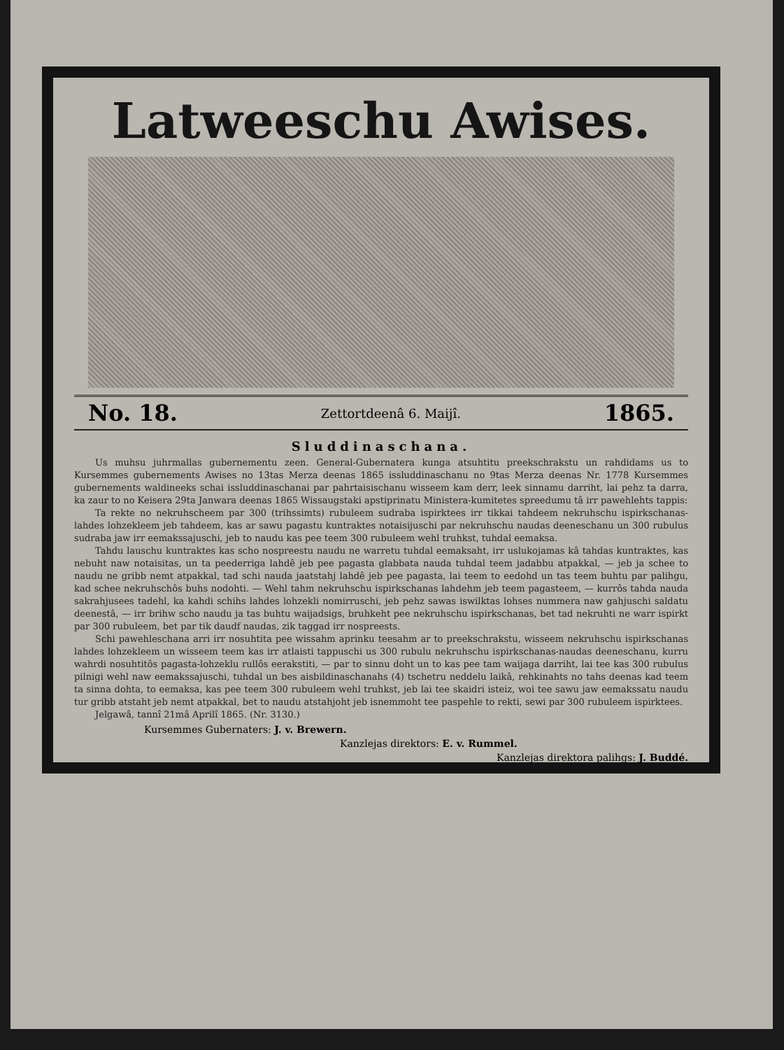Latweeschu Awises.
No. 18. Zettortdeenâ 6. Maijî. 1865.
Sluddinaschana.
Us muhsu juhrmallas gubernementu zeen. General-Gubernatera kunga atsuhtitu preekschrakstu un rahdidams us to Kursemmes gubernements Awises no 13tas Merza deenas 1865 issluddinaschanu no 9tas Merza deenas Nr. 1778 Kursemmes gubernements waldineeks schai issluddinaschanai par pahrtaisischanu wisseem kam derr, leek sinnamu darriht, lai pehz ta darra, ka zaur to no Keisera 29ta Janwara deenas 1865 Wissaugstaki apstiprinatu Ministera-kumitetes spreedumu tâ irr pawehlehts tappis:
Ta rekte no nekruhscheem par 300 (trihssimts) rubuleem sudraba ispirktees irr tikkai tahdeem nekruhschu ispirkschanas-lahdes lohzekleem jeb tahdeem, kas ar sawu pagastu kuntraktes notaisijuschi par nekruhschu naudas deeneschanu un 300 rubulus sudraba jaw irr eemakssajuschi, jeb to naudu kas pee teem 300 rubuleem wehl truhkst, tuhdal eemaksa.
Tahdu lauschu kuntraktes kas scho nospreestu naudu ne warretu tuhdal eemaksaht, irr uslukojamas kâ tahdas kuntraktes, kas nebuht naw notaisitas, un ta peederriga lahdê jeb pee pagasta glabbata nauda tuhdal teem jadabbu atpakkal, — jeb ja schee to naudu ne gribb nemt atpakkal, tad schi nauda jaatstahj lahdê jeb pee pagasta, lai teem to eedohd un tas teem buhtu par palihgu, kad schee nekruhschôs buhs nodohti. — Wehl tahm nekruhschu ispirkschanas lahdehm jeb teem pagasteem, — kurrôs tahda nauda sakrahjusees tadehl, ka kahdi schihs lahdes lohzekli nomirruschi, jeb pehz sawas iswilktas lohses nummera naw gahjuschi saldatu deenestâ, — irr brihw scho naudu ja tas buhtu waijadsigs, bruhkeht pee nekruhschu ispirkschanas, bet tad nekruhti ne warr ispirkt par 300 rubuleem, bet par tik daudf naudas, zik taggad irr nospreests.
Schi pawehleschana arri irr nosuhtita pee wissahm aprinku teesahm ar to preekschrakstu, wisseem nekruhschu ispirkschanas lahdes lohzekleem un wisseem teem kas irr atlaisti tappuschi us 300 rubulu nekruhschu ispirkschanas-naudas deeneschanu, kurru wahrdi nosuhtitôs pagasta-lohzeklu rullôs eerakstiti, — par to sinnu doht un to kas pee tam waijaga darriht, lai tee kas 300 rubulus pilnigi wehl naw eemakssajuschi, tuhdal un bes aisbildinaschanahs (4) tschetru neddelu laikâ, rehkinahts no tahs deenas kad teem ta sinna dohta, to eemaksa, kas pee teem 300 rubuleem wehl truhkst, jeb lai tee skaidri isteiz, woi tee sawu jaw eemakssatu naudu tur gribb atstaht jeb nemt atpakkal, bet to naudu atstahjoht jeb isnemmoht tee paspehle to rekti, sewi par 300 rubuleem ispirktees.
Jelgawâ, tannî 21mâ Aprilî 1865. (Nr. 3130.)
Kursemmes Gubernaters: J. v. Brewern.
Kanzlejas direktors: E. v. Rummel.
Kanzlejas direktora palihgs: J. Buddé.